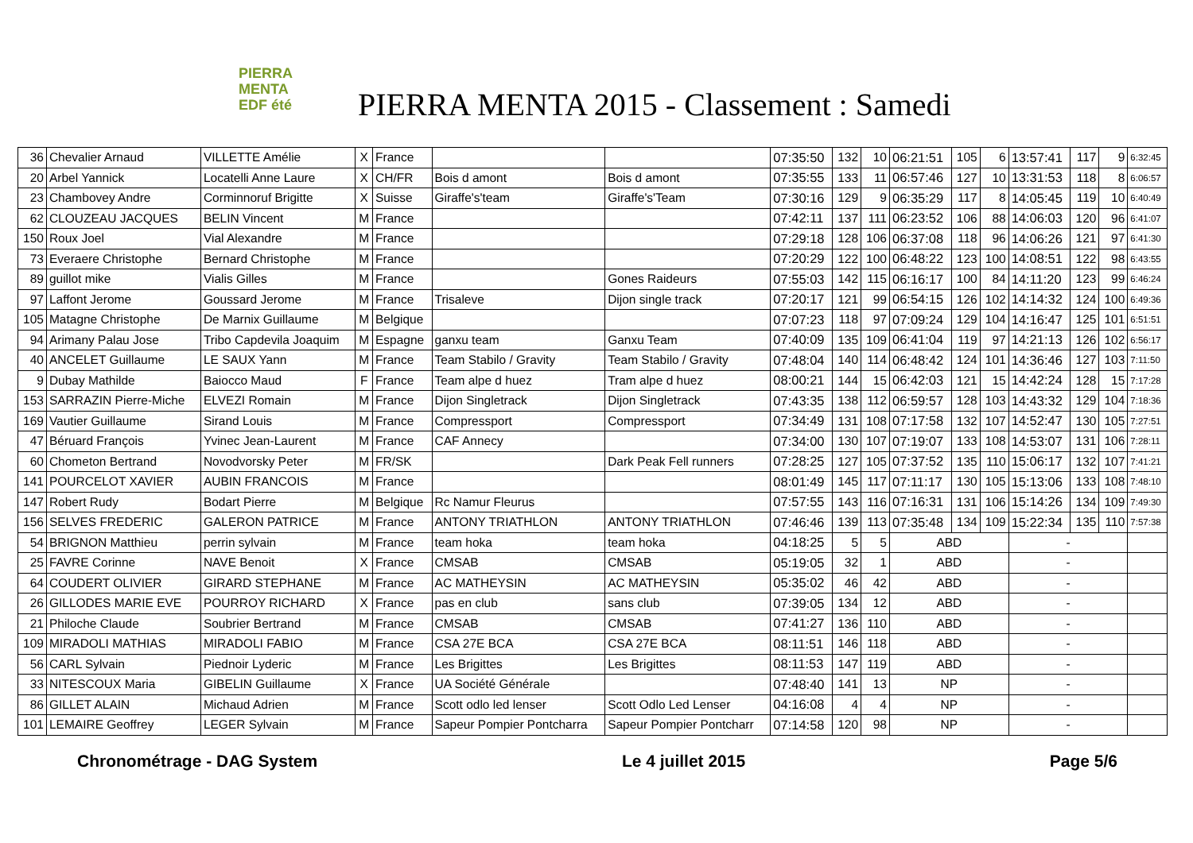PIERRA
MENTA
EDF été
PIERRA MENTA 2015 - Classement : Samedi
| 36 | Chevalier Arnaud | VILLETTE Amélie | X | France | | | 07:35:50 | 132 | 10 | 06:21:51 | 105 | 6 | 13:57:41 | 117 | 9 | 6:32:45 |
| 20 | Arbel Yannick | Locatelli Anne Laure | X | CH/FR | Bois d amont | Bois d amont | 07:35:55 | 133 | 11 | 06:57:46 | 127 | 10 | 13:31:53 | 118 | 8 | 6:06:57 |
| 23 | Chambovey Andre | Corminnoruf Brigitte | X | Suisse | Giraffe's'team | Giraffe's'Team | 07:30:16 | 129 | 9 | 06:35:29 | 117 | 8 | 14:05:45 | 119 | 10 | 6:40:49 |
| 62 | CLOUZEAU JACQUES | BELIN Vincent | M | France | | | 07:42:11 | 137 | 111 | 06:23:52 | 106 | 88 | 14:06:03 | 120 | 96 | 6:41:07 |
| 150 | Roux Joel | Vial Alexandre | M | France | | | 07:29:18 | 128 | 106 | 06:37:08 | 118 | 96 | 14:06:26 | 121 | 97 | 6:41:30 |
| 73 | Everaere Christophe | Bernard Christophe | M | France | | | 07:20:29 | 122 | 100 | 06:48:22 | 123 | 100 | 14:08:51 | 122 | 98 | 6:43:55 |
| 89 | guillot mike | Vialis Gilles | M | France | | Gones Raideurs | 07:55:03 | 142 | 115 | 06:16:17 | 100 | 84 | 14:11:20 | 123 | 99 | 6:46:24 |
| 97 | Laffont Jerome | Goussard Jerome | M | France | Trisaleve | Dijon single track | 07:20:17 | 121 | 99 | 06:54:15 | 126 | 102 | 14:14:32 | 124 | 100 | 6:49:36 |
| 105 | Matagne Christophe | De Marnix Guillaume | M | Belgique | | | 07:07:23 | 118 | 97 | 07:09:24 | 129 | 104 | 14:16:47 | 125 | 101 | 6:51:51 |
| 94 | Arimany Palau Jose | Tribo Capdevila Joaquim | M | Espagne | ganxu team | Ganxu Team | 07:40:09 | 135 | 109 | 06:41:04 | 119 | 97 | 14:21:13 | 126 | 102 | 6:56:17 |
| 40 | ANCELET Guillaume | LE SAUX Yann | M | France | Team Stabilo / Gravity | Team Stabilo / Gravity | 07:48:04 | 140 | 114 | 06:48:42 | 124 | 101 | 14:36:46 | 127 | 103 | 7:11:50 |
| 9 | Dubay Mathilde | Baiocco Maud | F | France | Team alpe d huez | Tram alpe d huez | 08:00:21 | 144 | 15 | 06:42:03 | 121 | 15 | 14:42:24 | 128 | 15 | 7:17:28 |
| 153 | SARRAZIN Pierre-Miche | ELVEZI Romain | M | France | Dijon Singletrack | Dijon Singletrack | 07:43:35 | 138 | 112 | 06:59:57 | 128 | 103 | 14:43:32 | 129 | 104 | 7:18:36 |
| 169 | Vautier Guillaume | Sirand Louis | M | France | Compressport | Compressport | 07:34:49 | 131 | 108 | 07:17:58 | 132 | 107 | 14:52:47 | 130 | 105 | 7:27:51 |
| 47 | Béruard François | Yvinec Jean-Laurent | M | France | CAF Annecy | | 07:34:00 | 130 | 107 | 07:19:07 | 133 | 108 | 14:53:07 | 131 | 106 | 7:28:11 |
| 60 | Chometon Bertrand | Novodvorsky Peter | M | FR/SK | | Dark Peak Fell runners | 07:28:25 | 127 | 105 | 07:37:52 | 135 | 110 | 15:06:17 | 132 | 107 | 7:41:21 |
| 141 | POURCELOT XAVIER | AUBIN FRANCOIS | M | France | | | 08:01:49 | 145 | 117 | 07:11:17 | 130 | 105 | 15:13:06 | 133 | 108 | 7:48:10 |
| 147 | Robert Rudy | Bodart Pierre | M | Belgique | Rc Namur Fleurus | | 07:57:55 | 143 | 116 | 07:16:31 | 131 | 106 | 15:14:26 | 134 | 109 | 7:49:30 |
| 156 | SELVES FREDERIC | GALERON PATRICE | M | France | ANTONY TRIATHLON | ANTONY TRIATHLON | 07:46:46 | 139 | 113 | 07:35:48 | 134 | 109 | 15:22:34 | 135 | 110 | 7:57:38 |
| 54 | BRIGNON Matthieu | perrin sylvain | M | France | team hoka | team hoka | 04:18:25 | 5 | 5 | ABD | | | - | | | |
| 25 | FAVRE Corinne | NAVE Benoit | X | France | CMSAB | CMSAB | 05:19:05 | 32 | 1 | ABD | | | - | | | |
| 64 | COUDERT OLIVIER | GIRARD STEPHANE | M | France | AC MATHEYSIN | AC MATHEYSIN | 05:35:02 | 46 | 42 | ABD | | | - | | | |
| 26 | GILLODES MARIE EVE | POURROY RICHARD | X | France | pas en club | sans club | 07:39:05 | 134 | 12 | ABD | | | - | | | |
| 21 | Philoche Claude | Soubrier Bertrand | M | France | CMSAB | CMSAB | 07:41:27 | 136 | 110 | ABD | | | - | | | |
| 109 | MIRADOLI MATHIAS | MIRADOLI FABIO | M | France | CSA 27E BCA | CSA 27E BCA | 08:11:51 | 146 | 118 | ABD | | | - | | | |
| 56 | CARL Sylvain | Piednoir Lyderic | M | France | Les Brigittes | Les Brigittes | 08:11:53 | 147 | 119 | ABD | | | - | | | |
| 33 | NITESCOUX Maria | GIBELIN Guillaume | X | France | UA Société Générale | | 07:48:40 | 141 | 13 | NP | | | - | | | |
| 86 | GILLET ALAIN | Michaud Adrien | M | France | Scott odlo led lenser | Scott Odlo Led Lenser | 04:16:08 | 4 | 4 | NP | | | - | | | |
| 101 | LEMAIRE Geoffrey | LEGER Sylvain | M | France | Sapeur Pompier Pontcharra | Sapeur Pompier Pontcharr | 07:14:58 | 120 | 98 | NP | | | - | | | |
Chronométrage - DAG System Le 4 juillet 2015 Page 5/6